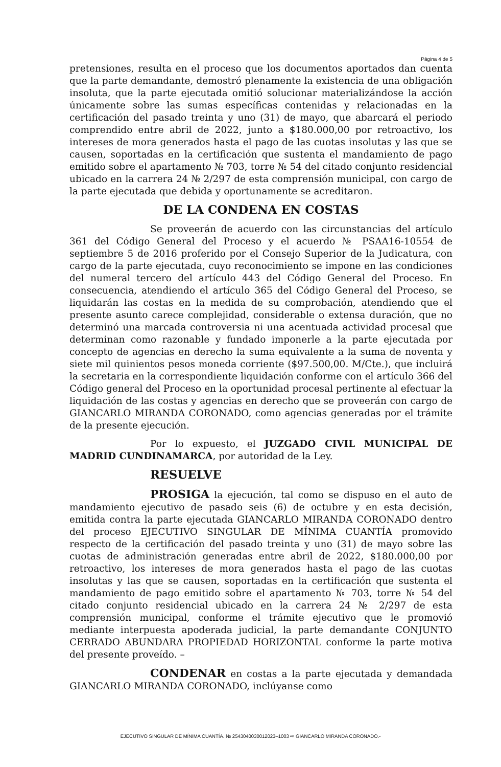Página 4 de 5
pretensiones, resulta en el proceso que los documentos aportados dan cuenta que la parte demandante, demostró plenamente la existencia de una obligación insoluta, que la parte ejecutada omitió solucionar materializándose la acción únicamente sobre las sumas específicas contenidas y relacionadas en la certificación del pasado treinta y uno (31) de mayo, que abarcará el periodo comprendido entre abril de 2022, junto a $180.000,00 por retroactivo, los intereses de mora generados hasta el pago de las cuotas insolutas y las que se causen, soportadas en la certificación que sustenta el mandamiento de pago emitido sobre el apartamento № 703, torre № 54 del citado conjunto residencial ubicado en la carrera 24 № 2/297 de esta comprensión municipal, con cargo de la parte ejecutada que debida y oportunamente se acreditaron.
DE LA CONDENA EN COSTAS
Se proveerán de acuerdo con las circunstancias del artículo 361 del Código General del Proceso y el acuerdo № PSAA16-10554 de septiembre 5 de 2016 proferido por el Consejo Superior de la Judicatura, con cargo de la parte ejecutada, cuyo reconocimiento se impone en las condiciones del numeral tercero del artículo 443 del Código General del Proceso. En consecuencia, atendiendo el artículo 365 del Código General del Proceso, se liquidarán las costas en la medida de su comprobación, atendiendo que el presente asunto carece complejidad, considerable o extensa duración, que no determinó una marcada controversia ni una acentuada actividad procesal que determinan como razonable y fundado imponerle a la parte ejecutada por concepto de agencias en derecho la suma equivalente a la suma de noventa y siete mil quinientos pesos moneda corriente ($97.500,00. M/Cte.), que incluirá la secretaria en la correspondiente liquidación conforme con el artículo 366 del Código general del Proceso en la oportunidad procesal pertinente al efectuar la liquidación de las costas y agencias en derecho que se proveerán con cargo de GIANCARLO MIRANDA CORONADO, como agencias generadas por el trámite de la presente ejecución.
Por lo expuesto, el JUZGADO CIVIL MUNICIPAL DE MADRID CUNDINAMARCA, por autoridad de la Ley.
RESUELVE
PROSIGA la ejecución, tal como se dispuso en el auto de mandamiento ejecutivo de pasado seis (6) de octubre y en esta decisión, emitida contra la parte ejecutada GIANCARLO MIRANDA CORONADO dentro del proceso EJECUTIVO SINGULAR DE MÍNIMA CUANTÍA promovido respecto de la certificación del pasado treinta y uno (31) de mayo sobre las cuotas de administración generadas entre abril de 2022, $180.000,00 por retroactivo, los intereses de mora generados hasta el pago de las cuotas insolutas y las que se causen, soportadas en la certificación que sustenta el mandamiento de pago emitido sobre el apartamento № 703, torre № 54 del citado conjunto residencial ubicado en la carrera 24 № 2/297 de esta comprensión municipal, conforme el trámite ejecutivo que le promovió mediante interpuesta apoderada judicial, la parte demandante CONJUNTO CERRADO ABUNDARA PROPIEDAD HORIZONTAL conforme la parte motiva del presente proveído. –
CONDENAR en costas a la parte ejecutada y demandada GIANCARLO MIRANDA CORONADO, inclúyanse como
EJECUTIVO SINGULAR DE MÍNIMA CUANTÍA. № 254304003001202​3–1003 ⇨ GIANCARLO MIRANDA CORONADO.-